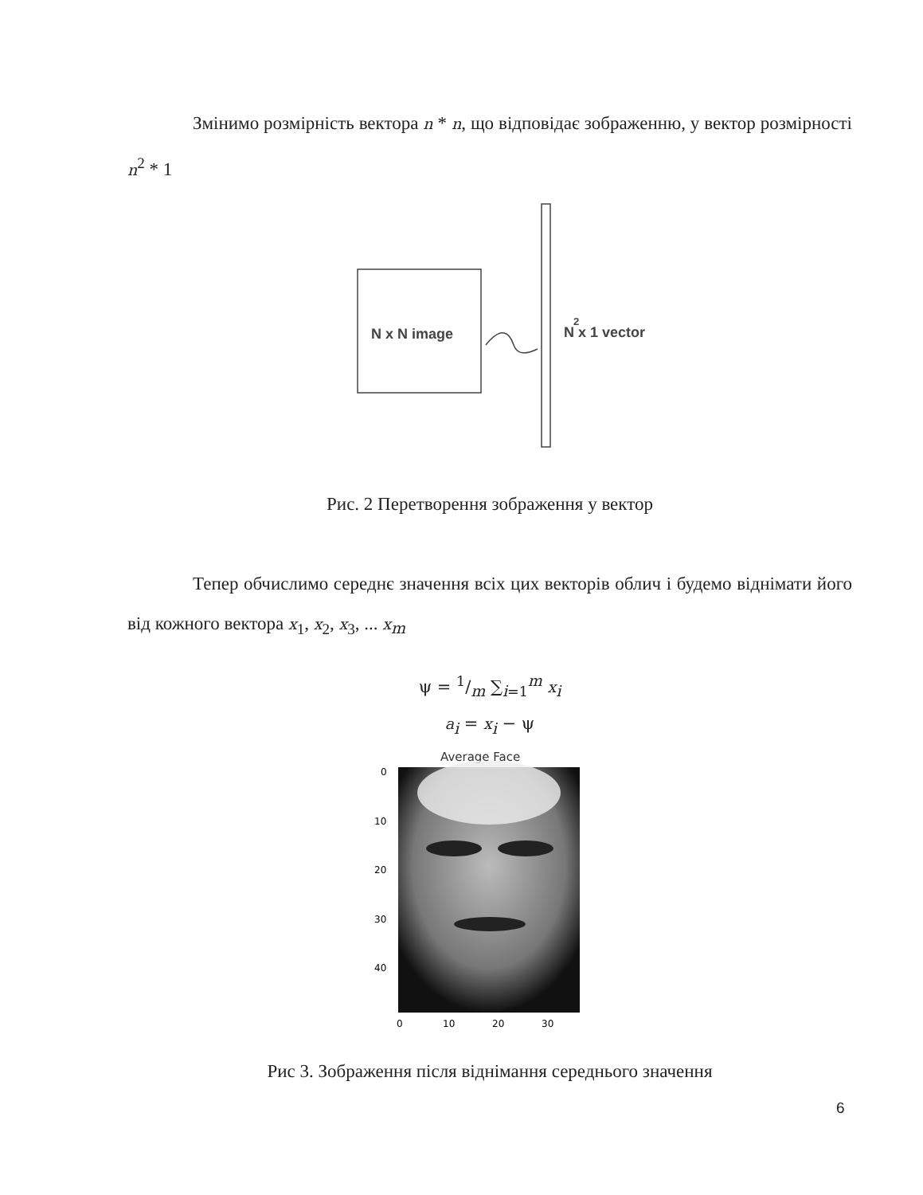Змінимо розмірність вектора n * n, що відповідає зображенню, у вектор розмірності n<sup>2</sup> * 1
N x N image
N x 1 vector
2
Рис. 2 Перетворення зображення у вектор
Тепер обчислимо середнє значення всіх цих векторів облич і будемо віднімати його від кожного вектора x<sub>1</sub>, x<sub>2</sub>, x<sub>3</sub>, ... x<sub>m</sub>
ψ = 1/m ∑<sub>i=1</sub><sup>m</sup> x<sub>i</sub>
a<sub>i</sub> = x<sub>i</sub> − ψ
Average Face
0
10
20
30
40
0
10
20
30
Рис 3. Зображення після віднімання середнього значення
6